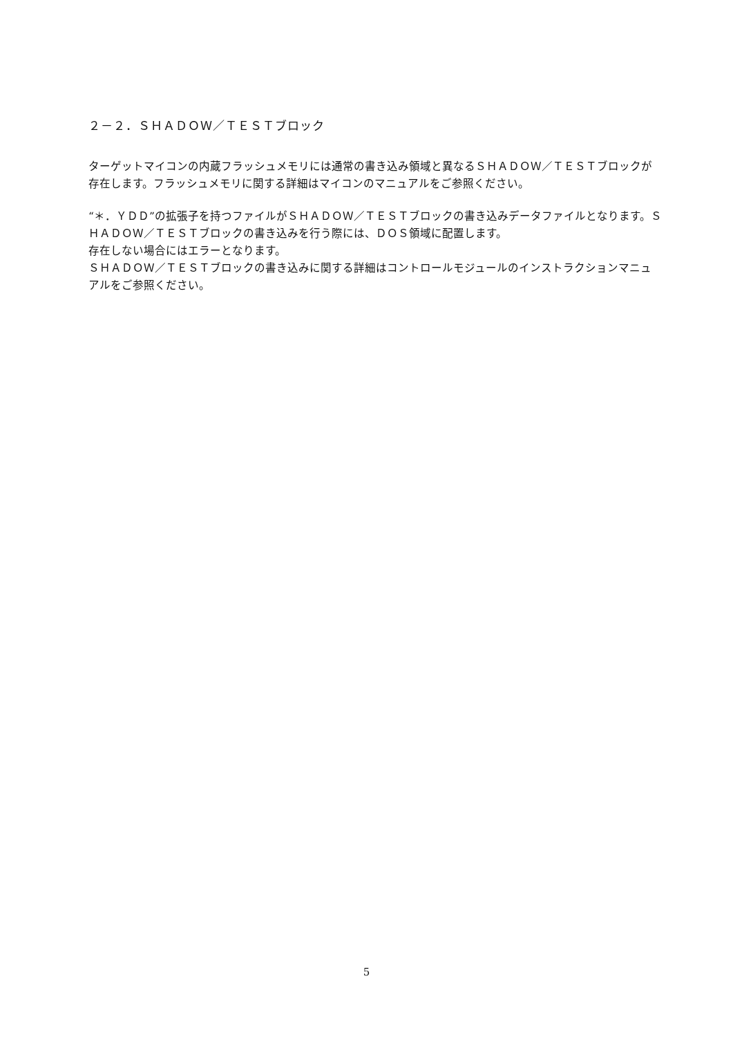２－２．ＳＨＡＤＯＷ／ＴＥＳＴブロック
ターゲットマイコンの内蔵フラッシュメモリには通常の書き込み領域と異なるＳＨＡＤＯＷ／ＴＥＳＴブロックが存在します。フラッシュメモリに関する詳細はマイコンのマニュアルをご参照ください。
“＊．ＹＤＤ”の拡張子を持つファイルがＳＨＡＤＯＷ／ＴＥＳＴブロックの書き込みデータファイルとなります。ＳＨＡＤＯＷ／ＴＥＳＴブロックの書き込みを行う際には、ＤＯＳ領域に配置します。
存在しない場合にはエラーとなります。
ＳＨＡＤＯＷ／ＴＥＳＴブロックの書き込みに関する詳細はコントロールモジュールのインストラクションマニュアルをご参照ください。
5